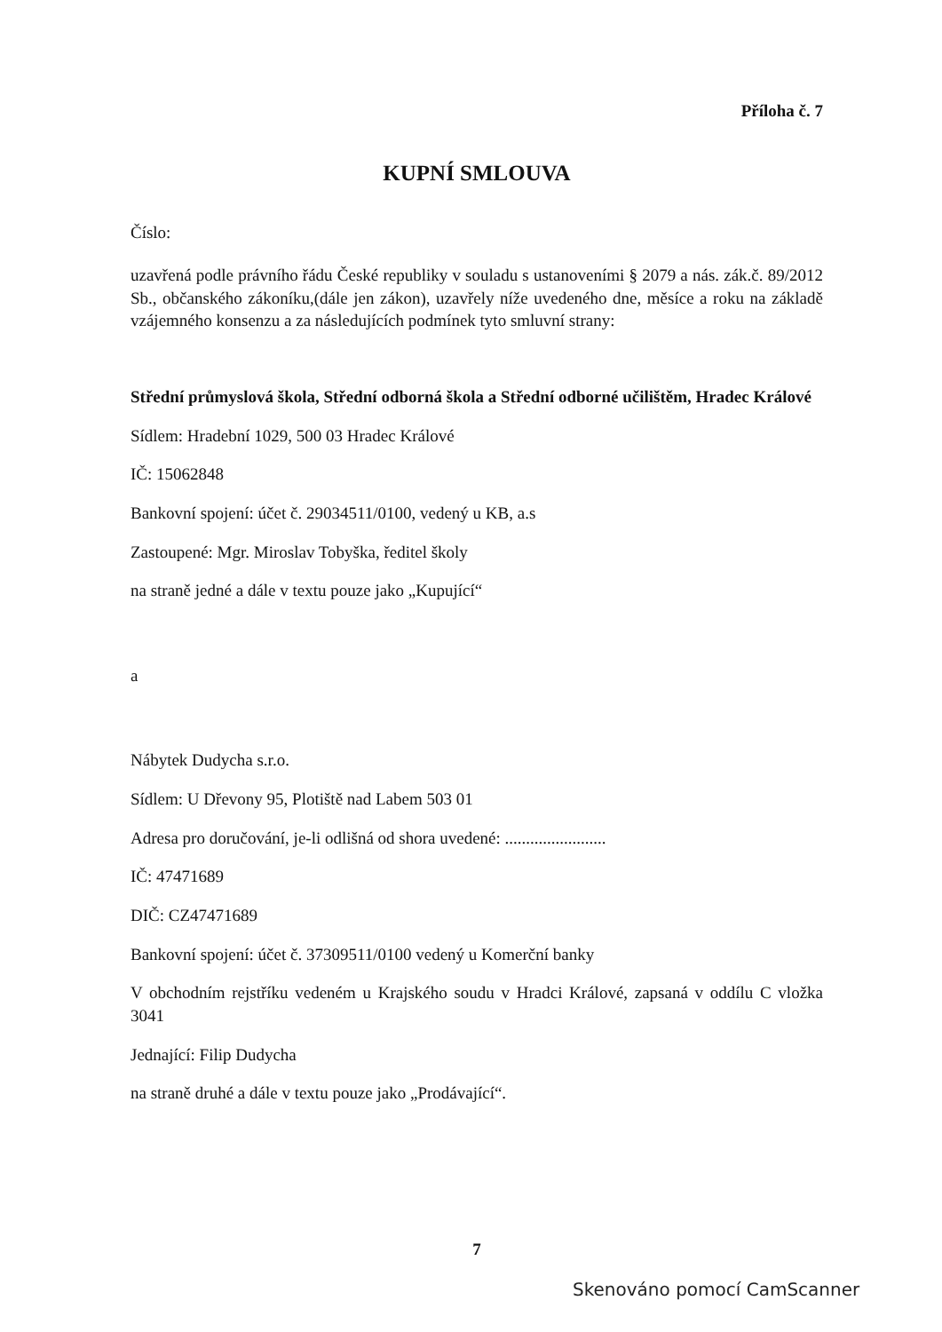Příloha č. 7
KUPNÍ SMLOUVA
Číslo:
uzavřená podle právního řádu České republiky v souladu s ustanoveními § 2079 a nás. zák.č. 89/2012 Sb., občanského zákoníku,(dále jen zákon), uzavřely níže uvedeného dne, měsíce a roku na základě vzájemného konsenzu a za následujících podmínek tyto smluvní strany:
Střední průmyslová škola, Střední odborná škola a Střední odborné učilištěm, Hradec Králové
Sídlem: Hradební 1029, 500 03 Hradec Králové
IČ: 15062848
Bankovní spojení: účet č. 29034511/0100, vedený u KB, a.s
Zastoupené: Mgr. Miroslav Tobyška, ředitel školy
na straně jedné a dále v textu pouze jako „Kupující“
a
Nábytek Dudycha s.r.o.
Sídlem: U Dřevony 95, Plotiště nad Labem 503 01
Adresa pro doručování, je-li odlišná od shora uvedené: ........................
IČ: 47471689
DIČ: CZ47471689
Bankovní spojení: účet č. 37309511/0100 vedený u Komerční banky
V obchodním rejstříku vedeném u Krajského soudu v Hradci Králové, zapsaná v oddílu C vložka 3041
Jednající: Filip Dudycha
na straně druhé a dále v textu pouze jako „Prodávající“.
7
Skenováno pomocí CamScanner